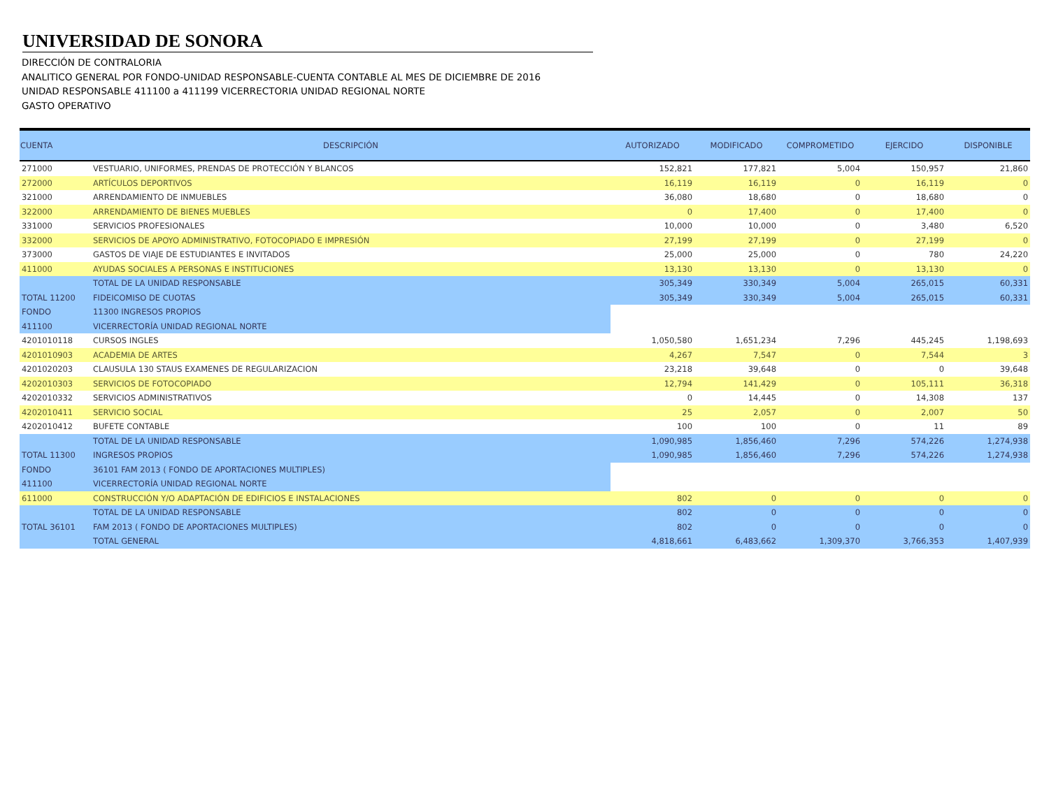UNIVERSIDAD DE SONORA
DIRECCIÓN DE CONTRALORIA
ANALITICO GENERAL POR FONDO-UNIDAD RESPONSABLE-CUENTA CONTABLE AL MES DE DICIEMBRE DE 2016
UNIDAD RESPONSABLE 411100 a 411199 VICERRECTORIA UNIDAD REGIONAL NORTE
GASTO OPERATIVO
| CUENTA | DESCRIPCIÓN | AUTORIZADO | MODIFICADO | COMPROMETIDO | EJERCIDO | DISPONIBLE |
| --- | --- | --- | --- | --- | --- | --- |
| 271000 | VESTUARIO, UNIFORMES, PRENDAS DE PROTECCIÓN Y BLANCOS | 152,821 | 177,821 | 5,004 | 150,957 | 21,860 |
| 272000 | ARTÍCULOS DEPORTIVOS | 16,119 | 16,119 | 0 | 16,119 | 0 |
| 321000 | ARRENDAMIENTO DE INMUEBLES | 36,080 | 18,680 | 0 | 18,680 | 0 |
| 322000 | ARRENDAMIENTO DE BIENES MUEBLES | 0 | 17,400 | 0 | 17,400 | 0 |
| 331000 | SERVICIOS PROFESIONALES | 10,000 | 10,000 | 0 | 3,480 | 6,520 |
| 332000 | SERVICIOS DE APOYO ADMINISTRATIVO, FOTOCOPIADO E IMPRESIÓN | 27,199 | 27,199 | 0 | 27,199 | 0 |
| 373000 | GASTOS DE VIAJE DE ESTUDIANTES E INVITADOS | 25,000 | 25,000 | 0 | 780 | 24,220 |
| 411000 | AYUDAS SOCIALES A PERSONAS E INSTITUCIONES | 13,130 | 13,130 | 0 | 13,130 | 0 |
| | TOTAL DE LA UNIDAD RESPONSABLE | 305,349 | 330,349 | 5,004 | 265,015 | 60,331 |
| TOTAL 11200 | FIDEICOMISO DE CUOTAS | 305,349 | 330,349 | 5,004 | 265,015 | 60,331 |
| FONDO | 11300 INGRESOS PROPIOS | | | | | |
| 411100 | VICERRECTORÍA UNIDAD REGIONAL NORTE | | | | | |
| 4201010118 | CURSOS INGLES | 1,050,580 | 1,651,234 | 7,296 | 445,245 | 1,198,693 |
| 4201010903 | ACADEMIA DE ARTES | 4,267 | 7,547 | 0 | 7,544 | 3 |
| 4201020203 | CLAUSULA 130 STAUS EXAMENES DE REGULARIZACION | 23,218 | 39,648 | 0 | 0 | 39,648 |
| 4202010303 | SERVICIOS DE FOTOCOPIADO | 12,794 | 141,429 | 0 | 105,111 | 36,318 |
| 4202010332 | SERVICIOS ADMINISTRATIVOS | 0 | 14,445 | 0 | 14,308 | 137 |
| 4202010411 | SERVICIO SOCIAL | 25 | 2,057 | 0 | 2,007 | 50 |
| 4202010412 | BUFETE CONTABLE | 100 | 100 | 0 | 11 | 89 |
| | TOTAL DE LA UNIDAD RESPONSABLE | 1,090,985 | 1,856,460 | 7,296 | 574,226 | 1,274,938 |
| TOTAL 11300 | INGRESOS PROPIOS | 1,090,985 | 1,856,460 | 7,296 | 574,226 | 1,274,938 |
| FONDO | 36101 FAM 2013 ( FONDO DE APORTACIONES MULTIPLES) | | | | | |
| 411100 | VICERRECTORÍA UNIDAD REGIONAL NORTE | | | | | |
| 611000 | CONSTRUCCIÓN Y/O ADAPTACIÓN DE EDIFICIOS E INSTALACIONES | 802 | 0 | 0 | 0 | 0 |
| | TOTAL DE LA UNIDAD RESPONSABLE | 802 | 0 | 0 | 0 | 0 |
| TOTAL 36101 | FAM 2013 ( FONDO DE APORTACIONES MULTIPLES) | 802 | 0 | 0 | 0 | 0 |
| | TOTAL GENERAL | 4,818,661 | 6,483,662 | 1,309,370 | 3,766,353 | 1,407,939 |